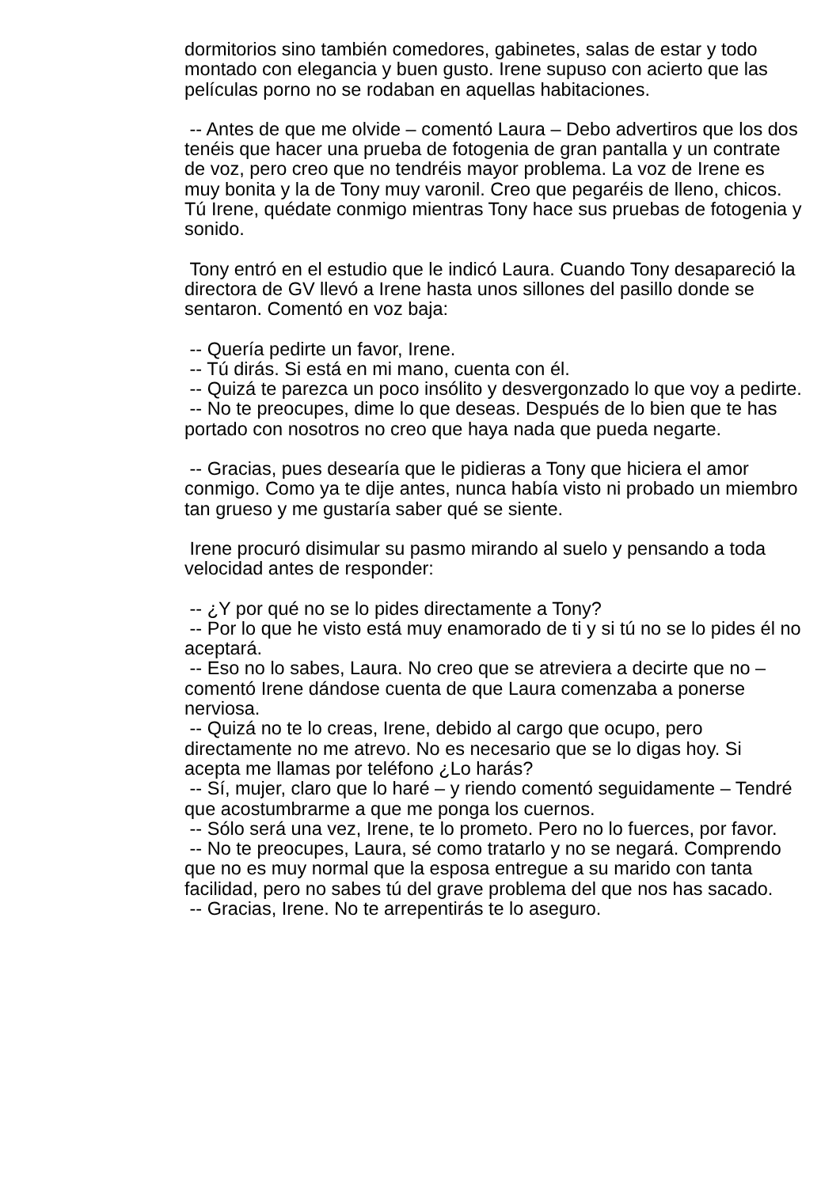dormitorios sino también comedores, gabinetes, salas de estar y todo montado con elegancia y buen gusto. Irene supuso con acierto que las películas porno no se rodaban en aquellas habitaciones.
-- Antes de que me olvide – comentó Laura – Debo advertiros que los dos tenéis que hacer una prueba de fotogenia de gran pantalla y un contrate de voz, pero creo que no tendréis mayor problema. La voz de Irene es muy bonita y la de Tony muy varonil. Creo que pegaréis de lleno, chicos. Tú Irene, quédate conmigo mientras Tony hace sus pruebas de fotogenia y sonido.
Tony entró en el estudio que le indicó Laura. Cuando Tony desapareció la directora de GV llevó a Irene hasta unos sillones del pasillo donde se sentaron. Comentó en voz baja:
-- Quería pedirte un favor, Irene.
-- Tú dirás. Si está en mi mano, cuenta con él.
-- Quizá te parezca un poco insólito y desvergonzado lo que voy a pedirte.
-- No te preocupes, dime lo que deseas. Después de lo bien que te has portado con nosotros no creo que haya nada que pueda negarte.
-- Gracias, pues desearía que le pidieras a Tony que hiciera el amor conmigo. Como ya te dije antes, nunca había visto ni probado un miembro tan grueso y me gustaría saber qué se siente.
Irene procuró disimular su pasmo mirando al suelo y pensando a toda velocidad antes de responder:
-- ¿Y por qué no se lo pides directamente a Tony?
-- Por lo que he visto está muy enamorado de ti y si tú no se lo pides él no aceptará.
-- Eso no lo sabes, Laura. No creo que se atreviera a decirte que no – comentó Irene dándose cuenta de que Laura comenzaba a ponerse nerviosa.
-- Quizá no te lo creas, Irene, debido al cargo que ocupo, pero directamente no me atrevo. No es necesario que se lo digas hoy. Si acepta me llamas por teléfono ¿Lo harás?
-- Sí, mujer, claro que lo haré – y riendo comentó seguidamente – Tendré que acostumbrarme a que me ponga los cuernos.
-- Sólo será una vez, Irene, te lo prometo. Pero no lo fuerces, por favor.
-- No te preocupes, Laura, sé como tratarlo y no se negará. Comprendo que no es muy normal que la esposa entregue a su marido con tanta facilidad, pero no sabes tú del grave problema del que nos has sacado.
-- Gracias, Irene. No te arrepentirás te lo aseguro.